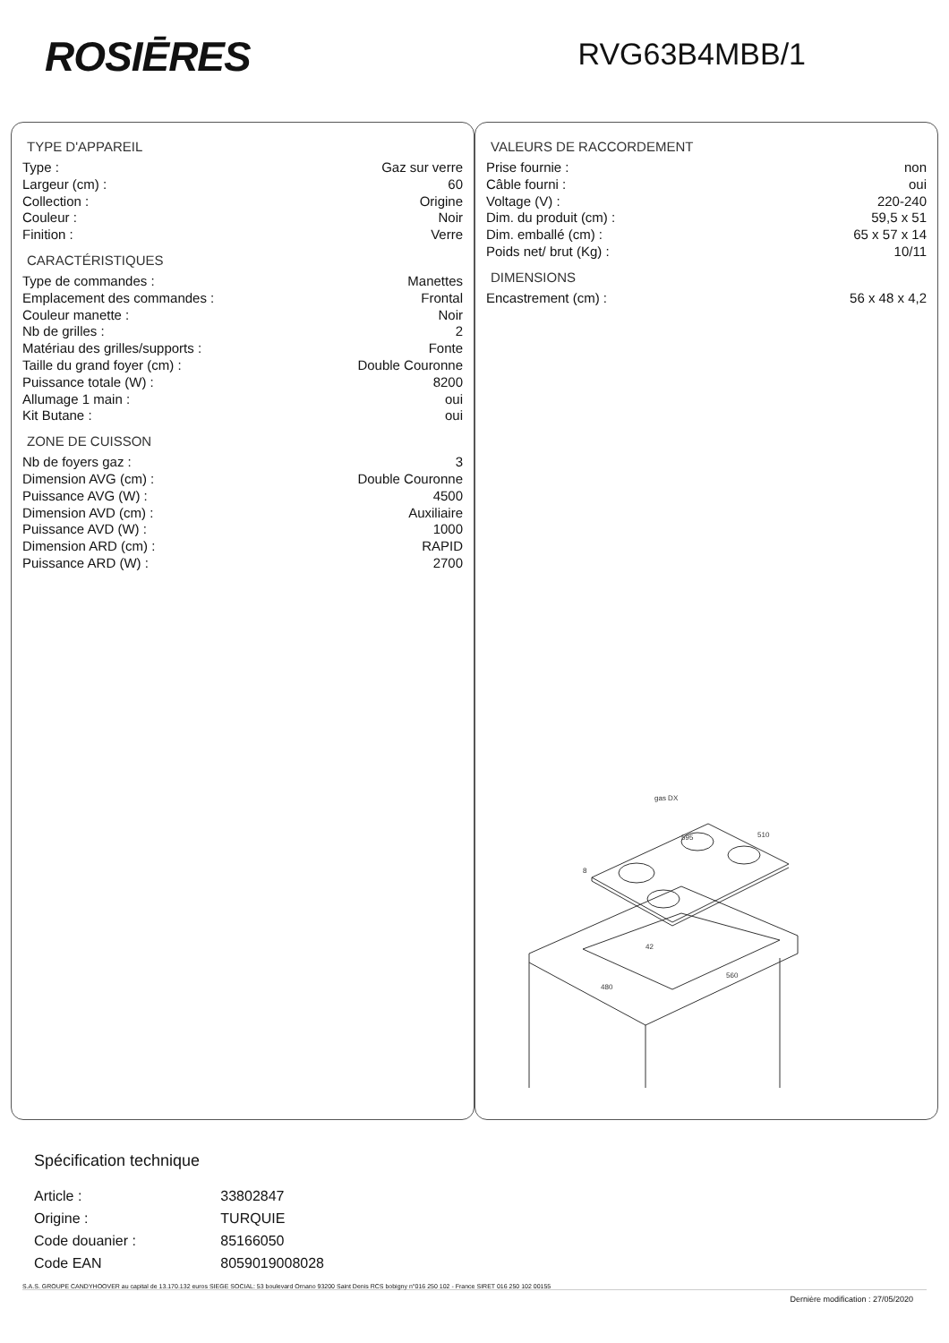ROSIĒRES
RVG63B4MBB/1
TYPE D'APPAREIL
| Type : | Gaz sur verre |
| Largeur (cm) : | 60 |
| Collection : | Origine |
| Couleur : | Noir |
| Finition : | Verre |
CARACTÉRISTIQUES
| Type de commandes : | Manettes |
| Emplacement des commandes : | Frontal |
| Couleur manette : | Noir |
| Nb de grilles : | 2 |
| Matériau des grilles/supports : | Fonte |
| Taille du grand foyer (cm) : | Double Couronne |
| Puissance totale (W) : | 8200 |
| Allumage 1 main : | oui |
| Kit Butane : | oui |
ZONE DE CUISSON
| Nb de foyers gaz : | 3 |
| Dimension AVG (cm) : | Double Couronne |
| Puissance AVG (W) : | 4500 |
| Dimension AVD (cm) : | Auxiliaire |
| Puissance AVD (W) : | 1000 |
| Dimension ARD (cm) : | RAPID |
| Puissance ARD (W) : | 2700 |
VALEURS DE RACCORDEMENT
| Prise fournie : | non |
| Câble fourni : | oui |
| Voltage (V) : | 220-240 |
| Dim. du produit (cm) : | 59,5 x 51 |
| Dim. emballé (cm) : | 65 x 57 x 14 |
| Poids net/ brut (Kg) : | 10/11 |
DIMENSIONS
| Encastrement (cm) : | 56 x 48 x 4,2 |
gas DX
595
510
8
42
480
560
Spécification technique
| Article : | 33802847 |
| Origine : | TURQUIE |
| Code douanier : | 85166050 |
| Code EAN | 8059019008028 |
S.A.S. GROUPE CANDYHOOVER au capital de 13.170.132 euros SIEGE SOCIAL: 53 boulevard Ornano 93200 Saint Denis RCS bobigny n°016 250 102 - France SIRET 016 250 102 00155
Dernière modification : 27/05/2020